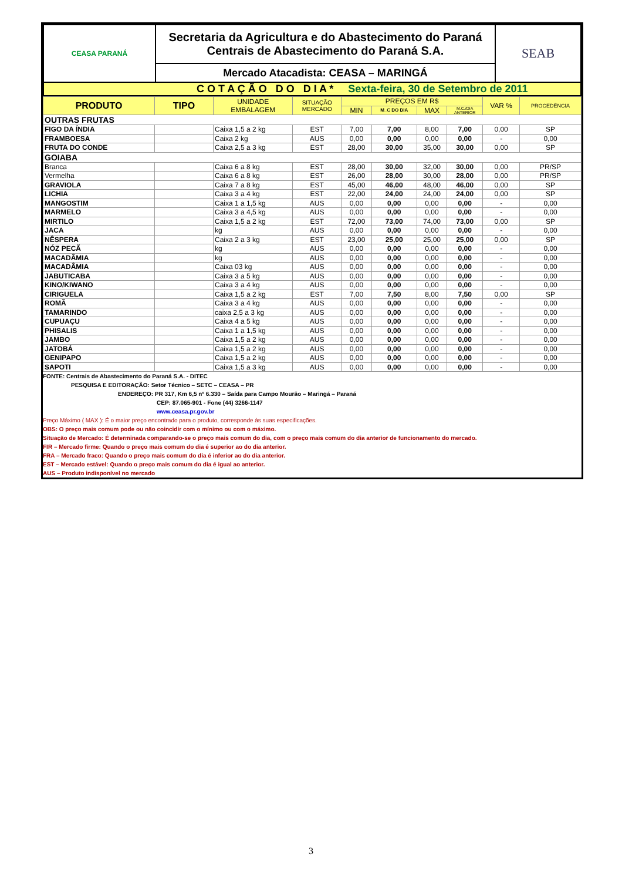| CEASA PARANÁ | Secretaria da Agricultura e do Abastecimento do Paraná Centrais de Abastecimento do Paraná S.A. | SEAB |
| | Mercado Atacadista: CEASA – MARINGÁ | |
| C O T A Ç Ã O D O D I A * Sexta-feira, 30 de Setembro de 2011 | | |
| PRODUTO | TIPO | UNIDADE EMBALAGEM | SITUAÇÃO MERCADO | PREÇOS EM R$ | | | | VAR % | PROCEDÊNCIA |
| --- | --- | --- | --- | --- | --- | --- | --- | --- | --- |
| | | | | MIN | M_C DO DIA | MAX | M.C./DIA ANTERIOR | | |
| OUTRAS FRUTAS | | | | | | | | | |
| FIGO DA ÍNDIA | | Caixa 1,5 a 2 kg | EST | 7,00 | 7,00 | 8,00 | 7,00 | 0,00 | SP |
| FRAMBOESA | | Caixa 2 kg | AUS | 0,00 | 0,00 | 0,00 | 0,00 | - | 0,00 |
| FRUTA DO CONDE | | Caixa 2,5 a 3 kg | EST | 28,00 | 30,00 | 35,00 | 30,00 | 0,00 | SP |
| GOIABA | | | | | | | | | |
| Branca | | Caixa 6 a 8 kg | EST | 28,00 | 30,00 | 32,00 | 30,00 | 0,00 | PR/SP |
| Vermelha | | Caixa 6 a 8 kg | EST | 26,00 | 28,00 | 30,00 | 28,00 | 0,00 | PR/SP |
| GRAVIOLA | | Caixa 7 a 8 kg | EST | 45,00 | 46,00 | 48,00 | 46,00 | 0,00 | SP |
| LICHIA | | Caixa 3 a 4 kg | EST | 22,00 | 24,00 | 24,00 | 24,00 | 0,00 | SP |
| MANGOSTIM | | Caixa 1 a 1,5 kg | AUS | 0,00 | 0,00 | 0,00 | 0,00 | - | 0,00 |
| MARMELO | | Caixa 3 a 4,5 kg | AUS | 0,00 | 0,00 | 0,00 | 0,00 | - | 0,00 |
| MIRTILO | | Caixa 1,5 a 2 kg | EST | 72,00 | 73,00 | 74,00 | 73,00 | 0,00 | SP |
| JACA | | kg | AUS | 0,00 | 0,00 | 0,00 | 0,00 | - | 0,00 |
| NÊSPERA | | Caixa 2 a 3 kg | EST | 23,00 | 25,00 | 25,00 | 25,00 | 0,00 | SP |
| NÓZ PECÃ | | kg | AUS | 0,00 | 0,00 | 0,00 | 0,00 | - | 0,00 |
| MACADÂMIA | | kg | AUS | 0,00 | 0,00 | 0,00 | 0,00 | - | 0,00 |
| MACADÂMIA | | Caixa 03 kg | AUS | 0,00 | 0,00 | 0,00 | 0,00 | - | 0,00 |
| JABUTICABA | | Caixa 3 a 5 kg | AUS | 0,00 | 0,00 | 0,00 | 0,00 | - | 0,00 |
| KINO/KIWANO | | Caixa 3 a 4 kg | AUS | 0,00 | 0,00 | 0,00 | 0,00 | - | 0,00 |
| CIRIGUELA | | Caixa 1,5 a 2 kg | EST | 7,00 | 7,50 | 8,00 | 7,50 | 0,00 | SP |
| ROMÃ | | Caixa 3 a 4 kg | AUS | 0,00 | 0,00 | 0,00 | 0,00 | - | 0,00 |
| TAMARINDO | | caixa 2,5 a 3 kg | AUS | 0,00 | 0,00 | 0,00 | 0,00 | - | 0,00 |
| CUPUAÇU | | Caixa 4 a 5 kg | AUS | 0,00 | 0,00 | 0,00 | 0,00 | - | 0,00 |
| PHISALIS | | Caixa 1 a 1,5 kg | AUS | 0,00 | 0,00 | 0,00 | 0,00 | - | 0,00 |
| JAMBO | | Caixa 1,5 a 2 kg | AUS | 0,00 | 0,00 | 0,00 | 0,00 | - | 0,00 |
| JATOBÁ | | Caixa 1,5 a 2 kg | AUS | 0,00 | 0,00 | 0,00 | 0,00 | - | 0,00 |
| GENIPAPO | | Caixa 1,5 a 2 kg | AUS | 0,00 | 0,00 | 0,00 | 0,00 | - | 0,00 |
| SAPOTI | | Caixa 1,5 a 3 kg | AUS | 0,00 | 0,00 | 0,00 | 0,00 | - | 0,00 |
FONTE: Centrais de Abastecimento do Paraná S.A. - DITEC
PESQUISA E EDITORAÇÃO: Setor Técnico – SETC – CEASA – PR
ENDEREÇO: PR 317, Km 6,5 nº 6.330 – Saída para Campo Mourão – Maringá – Paraná
CEP: 87.065-901 - Fone (44) 3266-1147
www.ceasa.pr.gov.br
Preço Máximo ( MAX ): É o maior preço encontrado para o produto, corresponde às suas especificações.
OBS: O preço mais comum pode ou não coincidir com o mínimo ou com o máximo.
Situação de Mercado: É determinada comparando-se o preço mais comum do dia, com o preço mais comum do dia anterior de funcionamento do mercado.
FIR – Mercado firme: Quando o preço mais comum do dia é superior ao do dia anterior.
FRA – Mercado fraco: Quando o preço mais comum do dia é inferior ao do dia anterior.
EST – Mercado estável: Quando o preço mais comum do dia é igual ao anterior.
AUS – Produto indisponível no mercado
3